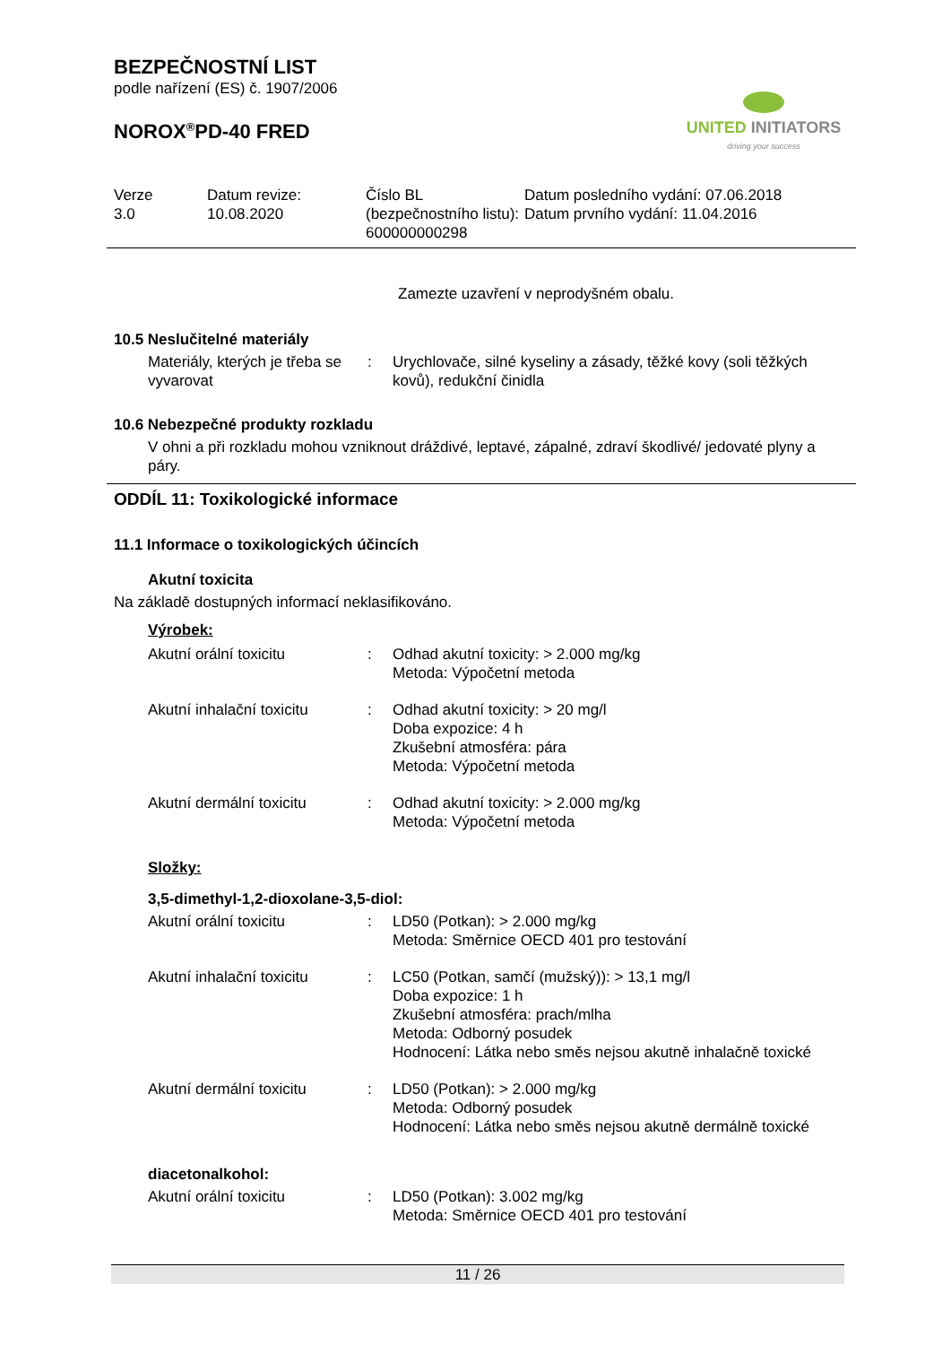BEZPEČNOSTNÍ LIST
podle nařízení (ES) č. 1907/2006
NOROX<sup>®</sup>PD-40 FRED
UNITED INITIATORS
driving your success
| Verze 3.0 | Datum revize: 10.08.2020 | Číslo BL (bezpečnostního listu): 600000000298 | Datum posledního vydání: 07.06.2018 Datum prvního vydání: 11.04.2016 |
Zamezte uzavření v neprodyšném obalu.
10.5 Neslučitelné materiály
| Materiály, kterých je třeba se vyvarovat | : | Urychlovače, silné kyseliny a zásady, těžké kovy (soli těžkých kovů), redukční činidla |
10.6 Nebezpečné produkty rozkladu
V ohni a při rozkladu mohou vzniknout dráždivé, leptavé, zápalné, zdraví škodlivé/ jedovaté plyny a páry.
ODDÍL 11: Toxikologické informace
11.1 Informace o toxikologických účincích
Akutní toxicita
Na základě dostupných informací neklasifikováno.
Výrobek:
| Akutní orální toxicitu | : | Odhad akutní toxicity: > 2.000 mg/kg Metoda: Výpočetní metoda |
| Akutní inhalační toxicitu | : | Odhad akutní toxicity: > 20 mg/l Doba expozice: 4 h Zkušební atmosféra: pára Metoda: Výpočetní metoda |
| Akutní dermální toxicitu | : | Odhad akutní toxicity: > 2.000 mg/kg Metoda: Výpočetní metoda |
Složky:
3,5-dimethyl-1,2-dioxolane-3,5-diol:
| Akutní orální toxicitu | : | LD50 (Potkan): > 2.000 mg/kg Metoda: Směrnice OECD 401 pro testování |
| Akutní inhalační toxicitu | : | LC50 (Potkan, samčí (mužský)): > 13,1 mg/l Doba expozice: 1 h Zkušební atmosféra: prach/mlha Metoda: Odborný posudek Hodnocení: Látka nebo směs nejsou akutně inhalačně toxické |
| Akutní dermální toxicitu | : | LD50 (Potkan): > 2.000 mg/kg Metoda: Odborný posudek Hodnocení: Látka nebo směs nejsou akutně dermálně toxické |
diacetonalkohol:
| Akutní orální toxicitu | : | LD50 (Potkan): 3.002 mg/kg Metoda: Směrnice OECD 401 pro testování |
11 / 26